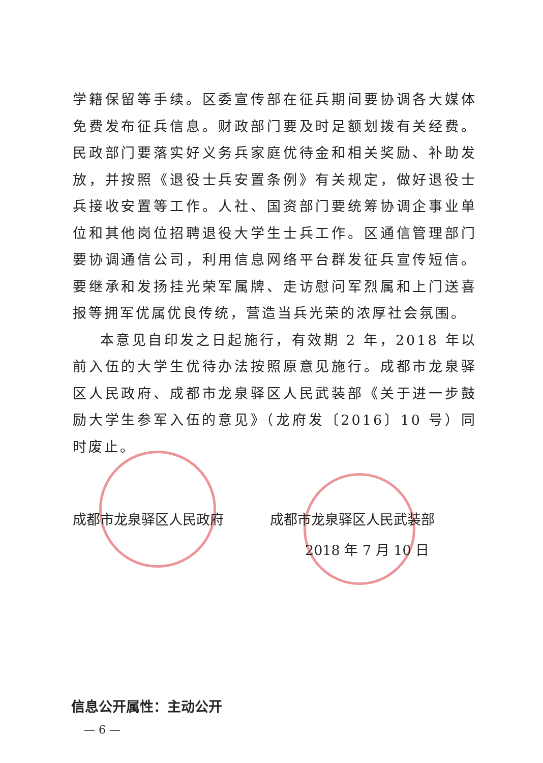学籍保留等手续。区委宣传部在征兵期间要协调各大媒体免费发布征兵信息。财政部门要及时足额划拨有关经费。民政部门要落实好义务兵家庭优待金和相关奖励、补助发放，并按照《退役士兵安置条例》有关规定，做好退役士兵接收安置等工作。人社、国资部门要统筹协调企事业单位和其他岗位招聘退役大学生士兵工作。区通信管理部门要协调通信公司，利用信息网络平台群发征兵宣传短信。要继承和发扬挂光荣军属牌、走访慰问军烈属和上门送喜报等拥军优属优良传统，营造当兵光荣的浓厚社会氛围。
本意见自印发之日起施行，有效期 2 年，2018 年以前入伍的大学生优待办法按照原意见施行。成都市龙泉驿区人民政府、成都市龙泉驿区人民武装部《关于进一步鼓励大学生参军入伍的意见》（龙府发〔2016〕10 号）同时废止。
成都市龙泉驿区人民政府 成都市龙泉驿区人民武装部
2018 年 7 月 10 日
信息公开属性：主动公开
— 6 —